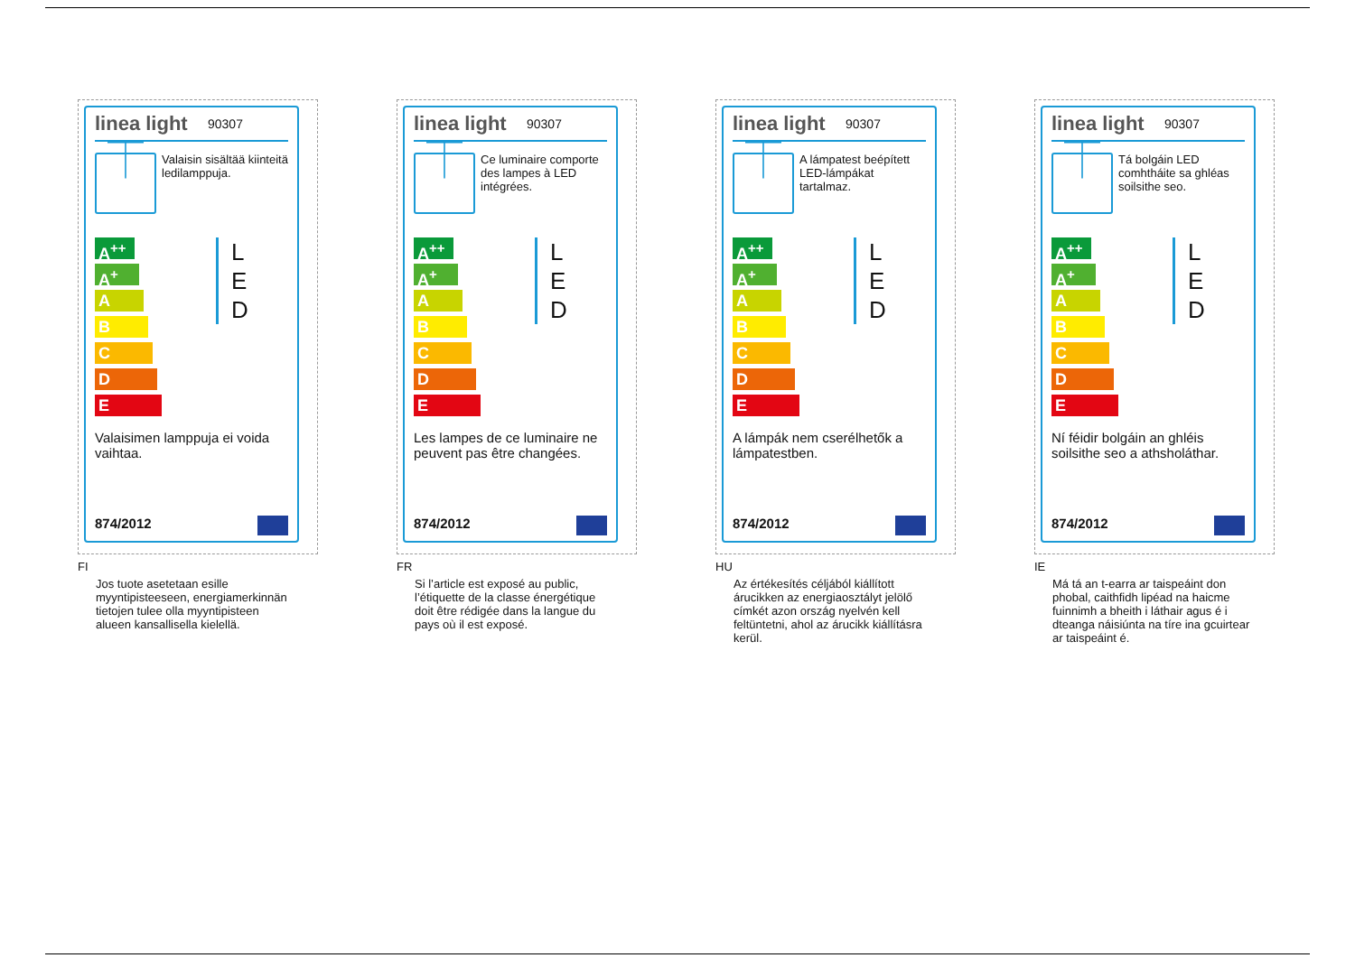linea light
90307
⏉
Valaisin sisältää kiinteitä ledilamppuja.
A<sup>++</sup>
A<sup>+</sup>
A
B
C
D
E
L
E
D
Valaisimen lamppuja ei voida vaihtaa.
874/2012
FI
Jos tuote asetetaan esille myyntipisteeseen, energiamerkinnän tietojen tulee olla myyntipisteen alueen kansallisella kielellä.
linea light
90307
⏉
Ce luminaire comporte des lampes à LED intégrées.
A<sup>++</sup>
A<sup>+</sup>
A
B
C
D
E
L
E
D
Les lampes de ce luminaire ne peuvent pas être changées.
874/2012
FR
Si l’article est exposé au public, l’étiquette de la classe énergétique doit être rédigée dans la langue du pays où il est exposé.
linea light
90307
⏉
A lámpatest beépített LED-lámpákat tartalmaz.
A<sup>++</sup>
A<sup>+</sup>
A
B
C
D
E
L
E
D
A lámpák nem cserélhetők a lámpatestben.
874/2012
HU
Az értékesítés céljából kiállított árucikken az energiaosztályt jelölő címkét azon ország nyelvén kell feltüntetni, ahol az árucikk kiállításra kerül.
linea light
90307
⏉
Tá bolgáin LED comhtháite sa ghléas soilsithe seo.
A<sup>++</sup>
A<sup>+</sup>
A
B
C
D
E
L
E
D
Ní féidir bolgáin an ghléis soilsithe seo a athsholáthar.
874/2012
IE
Má tá an t-earra ar taispeáint don phobal, caithfidh lipéad na haicme fuinnimh a bheith i láthair agus é i dteanga náisiúnta na tíre ina gcuirtear ar taispeáint é.